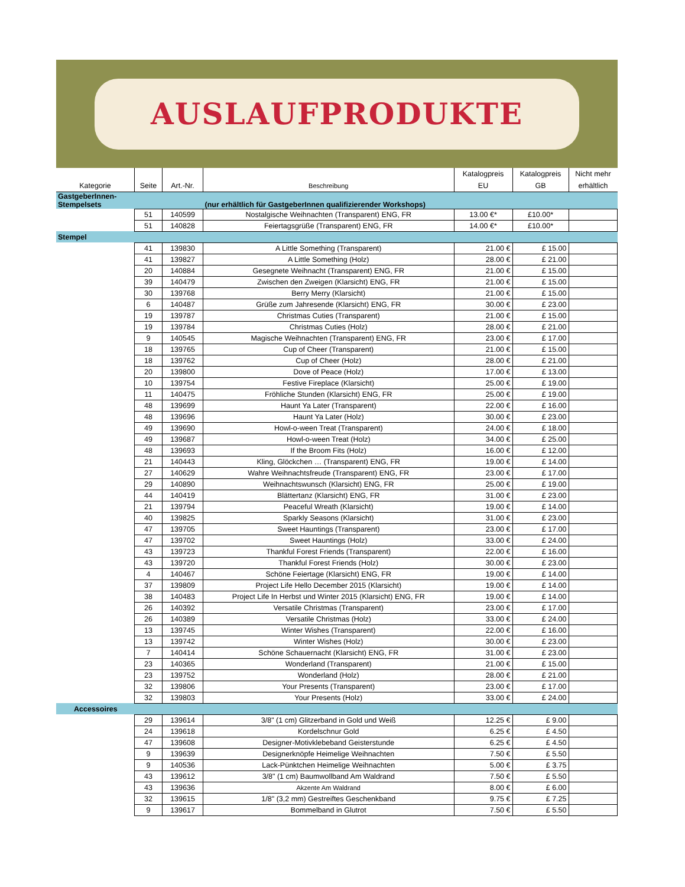AUSLAUFPRODUKTE
| Kategorie | Seite | Art.-Nr. | Beschreibung | Katalogpreis EU | Katalogpreis GB | Nicht mehr erhältlich |
| --- | --- | --- | --- | --- | --- | --- |
| GastgeberInnen- Stempelsets | | | (nur erhältlich für GastgeberInnen qualifizierender Workshops) | | | |
| | 51 | 140599 | Nostalgische Weihnachten (Transparent) ENG, FR | 13.00 €* | £10.00* | |
| | 51 | 140828 | Feiertagsgrüße (Transparent) ENG, FR | 14.00 €* | £10.00* | |
| Stempel | | | | | | |
| | 41 | 139830 | A Little Something (Transparent) | 21.00 € | £ 15.00 | |
| | 41 | 139827 | A Little Something (Holz) | 28.00 € | £ 21.00 | |
| | 20 | 140884 | Gesegnete Weihnacht (Transparent) ENG, FR | 21.00 € | £ 15.00 | |
| | 39 | 140479 | Zwischen den Zweigen (Klarsicht) ENG, FR | 21.00 € | £ 15.00 | |
| | 30 | 139768 | Berry Merry (Klarsicht) | 21.00 € | £ 15.00 | |
| | 6 | 140487 | Grüße zum Jahresende (Klarsicht) ENG, FR | 30.00 € | £ 23.00 | |
| | 19 | 139787 | Christmas Cuties (Transparent) | 21.00 € | £ 15.00 | |
| | 19 | 139784 | Christmas Cuties (Holz) | 28.00 € | £ 21.00 | |
| | 9 | 140545 | Magische Weihnachten (Transparent) ENG, FR | 23.00 € | £ 17.00 | |
| | 18 | 139765 | Cup of Cheer (Transparent) | 21.00 € | £ 15.00 | |
| | 18 | 139762 | Cup of Cheer (Holz) | 28.00 € | £ 21.00 | |
| | 20 | 139800 | Dove of Peace (Holz) | 17.00 € | £ 13.00 | |
| | 10 | 139754 | Festive Fireplace (Klarsicht) | 25.00 € | £ 19.00 | |
| | 11 | 140475 | Fröhliche Stunden (Klarsicht) ENG, FR | 25.00 € | £ 19.00 | |
| | 48 | 139699 | Haunt Ya Later (Transparent) | 22.00 € | £ 16.00 | |
| | 48 | 139696 | Haunt Ya Later (Holz) | 30.00 € | £ 23.00 | |
| | 49 | 139690 | Howl-o-ween Treat (Transparent) | 24.00 € | £ 18.00 | |
| | 49 | 139687 | Howl-o-ween Treat (Holz) | 34.00 € | £ 25.00 | |
| | 48 | 139693 | If the Broom Fits (Holz) | 16.00 € | £ 12.00 | |
| | 21 | 140443 | Kling, Glöckchen … (Transparent) ENG, FR | 19.00 € | £ 14.00 | |
| | 27 | 140629 | Wahre Weihnachtsfreude (Transparent) ENG, FR | 23.00 € | £ 17.00 | |
| | 29 | 140890 | Weihnachtswunsch (Klarsicht) ENG, FR | 25.00 € | £ 19.00 | |
| | 44 | 140419 | Blättertanz (Klarsicht) ENG, FR | 31.00 € | £ 23.00 | |
| | 21 | 139794 | Peaceful Wreath (Klarsicht) | 19.00 € | £ 14.00 | |
| | 40 | 139825 | Sparkly Seasons (Klarsicht) | 31.00 € | £ 23.00 | |
| | 47 | 139705 | Sweet Hauntings (Transparent) | 23.00 € | £ 17.00 | |
| | 47 | 139702 | Sweet Hauntings (Holz) | 33.00 € | £ 24.00 | |
| | 43 | 139723 | Thankful Forest Friends (Transparent) | 22.00 € | £ 16.00 | |
| | 43 | 139720 | Thankful Forest Friends (Holz) | 30.00 € | £ 23.00 | |
| | 4 | 140467 | Schöne Feiertage (Klarsicht) ENG, FR | 19.00 € | £ 14.00 | |
| | 37 | 139809 | Project Life Hello December 2015 (Klarsicht) | 19.00 € | £ 14.00 | |
| | 38 | 140483 | Project Life In Herbst und Winter 2015 (Klarsicht) ENG, FR | 19.00 € | £ 14.00 | |
| | 26 | 140392 | Versatile Christmas (Transparent) | 23.00 € | £ 17.00 | |
| | 26 | 140389 | Versatile Christmas (Holz) | 33.00 € | £ 24.00 | |
| | 13 | 139745 | Winter Wishes (Transparent) | 22.00 € | £ 16.00 | |
| | 13 | 139742 | Winter Wishes (Holz) | 30.00 € | £ 23.00 | |
| | 7 | 140414 | Schöne Schauernacht (Klarsicht) ENG, FR | 31.00 € | £ 23.00 | |
| | 23 | 140365 | Wonderland (Transparent) | 21.00 € | £ 15.00 | |
| | 23 | 139752 | Wonderland (Holz) | 28.00 € | £ 21.00 | |
| | 32 | 139806 | Your Presents (Transparent) | 23.00 € | £ 17.00 | |
| | 32 | 139803 | Your Presents (Holz) | 33.00 € | £ 24.00 | |
| Accessoires | | | | | | |
| | 29 | 139614 | 3/8" (1 cm) Glitzerband in Gold und Weiß | 12.25 € | £ 9.00 | |
| | 24 | 139618 | Kordelschnur Gold | 6.25 € | £ 4.50 | |
| | 47 | 139608 | Designer-Motivklebeband Geisterstunde | 6.25 € | £ 4.50 | |
| | 9 | 139639 | Designerknöpfe Heimelige Weihnachten | 7.50 € | £ 5.50 | |
| | 9 | 140536 | Lack-Pünktchen Heimelige Weihnachten | 5.00 € | £ 3.75 | |
| | 43 | 139612 | 3/8" (1 cm) Baumwollband Am Waldrand | 7.50 € | £ 5.50 | |
| | 43 | 139636 | Akzente Am Waldrand | 8.00 € | £ 6.00 | |
| | 32 | 139615 | 1/8" (3,2 mm) Gestreiftes Geschenkband | 9.75 € | £ 7.25 | |
| | 9 | 139617 | Bommelband in Glutrot | 7.50 € | £ 5.50 | |